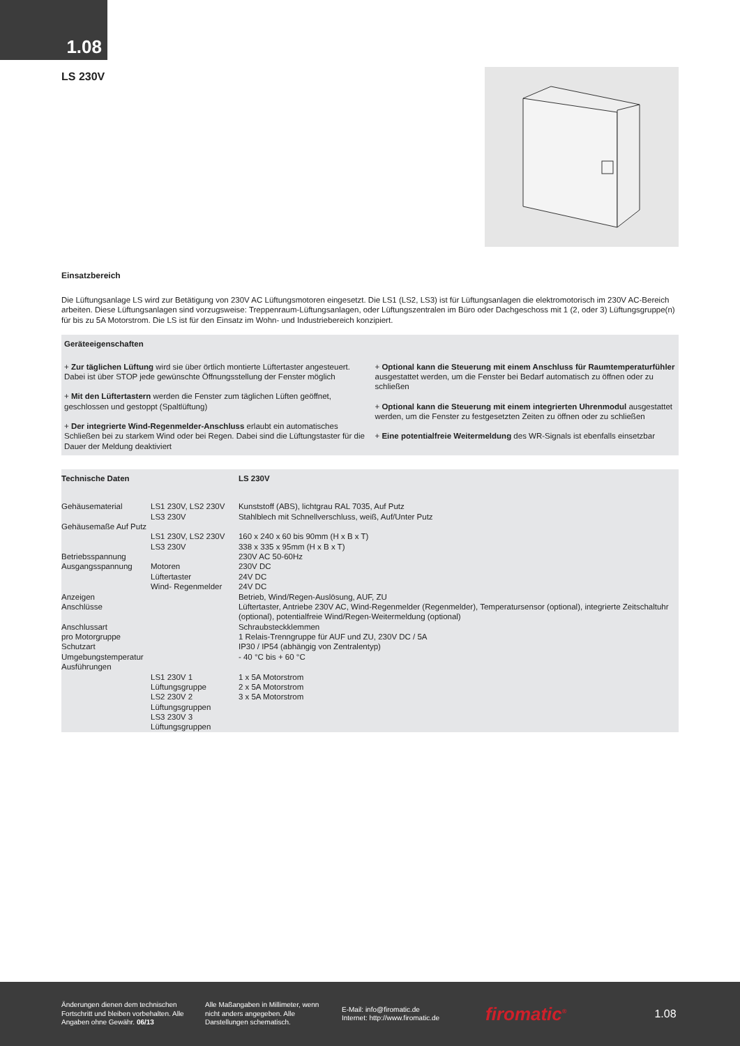1.08
LS 230V
Einsatzbereich
Die Lüftungsanlage LS wird zur Betätigung von 230V AC Lüftungsmotoren eingesetzt. Die LS1 (LS2, LS3) ist für Lüftungsanlagen die elektromotorisch im 230V AC-Bereich arbeiten. Diese Lüftungsanlagen sind vorzugsweise: Treppenraum-Lüftungsanlagen, oder Lüftungszentralen im Büro oder Dachgeschoss mit 1 (2, oder 3) Lüftungsgruppe(n) für bis zu 5A Motorstrom. Die LS ist für den Einsatz im Wohn- und Industriebereich konzipiert.
Geräteeigenschaften
+ Zur täglichen Lüftung wird sie über örtlich montierte Lüftertaster angesteuert. Dabei ist über STOP jede gewünschte Öffnungsstellung der Fenster möglich
+ Mit den Lüftertastern werden die Fenster zum täglichen Lüften geöffnet, geschlossen und gestoppt (Spaltlüftung)
+ Der integrierte Wind-Regenmelder-Anschluss erlaubt ein automatisches Schließen bei zu starkem Wind oder bei Regen. Dabei sind die Lüftungstaster für die Dauer der Meldung deaktiviert
+ Optional kann die Steuerung mit einem Anschluss für Raumtemperaturfühler ausgestattet werden, um die Fenster bei Bedarf automatisch zu öffnen oder zu schließen
+ Optional kann die Steuerung mit einem integrierten Uhrenmodul ausgestattet werden, um die Fenster zu festgesetzten Zeiten zu öffnen oder zu schließen
+ Eine potentialfreie Weitermeldung des WR-Signals ist ebenfalls einsetzbar
| Technische Daten | | LS 230V |
| Gehäusematerial | LS1 230V, LS2 230V LS3 230V | Kunststoff (ABS), lichtgrau RAL 7035, Auf Putz Stahlblech mit Schnellverschluss, weiß, Auf/Unter Putz |
| Gehäusemaße Auf Putz | | |
| | LS1 230V, LS2 230V LS3 230V | 160 x 240 x 60 bis 90mm (H x B x T) 338 x 335 x 95mm (H x B x T) |
| Betriebsspannung | | 230V AC 50-60Hz |
| Ausgangsspannung | Motoren Lüftertaster Wind- Regenmelder | 230V DC 24V DC 24V DC |
| Anzeigen | | Betrieb, Wind/Regen-Auslösung, AUF, ZU |
| Anschlüsse | | Lüftertaster, Antriebe 230V AC, Wind-Regenmelder (Regenmelder), Temperatursensor (optional), integrierte Zeitschaltuhr (optional), potentialfreie Wind/Regen-Weitermeldung (optional) |
| Anschlussart | | Schraubsteckklemmen |
| pro Motorgruppe | | 1 Relais-Trenngruppe für AUF und ZU, 230V DC / 5A |
| Schutzart | | IP30 / IP54 (abhängig von Zentralentyp) |
| Umgebungstemperatur | | - 40 °C bis + 60 °C |
| Ausführungen | | |
| | LS1 230V 1 Lüftungsgruppe LS2 230V 2 Lüftungsgruppen LS3 230V 3 Lüftungsgruppen | 1 x 5A Motorstrom 2 x 5A Motorstrom 3 x 5A Motorstrom |
Änderungen dienen dem technischen Fortschritt und bleiben vorbehalten. Alle Angaben ohne Gewähr. 06/13
Alle Maßangaben in Millimeter, wenn nicht anders angegeben. Alle Darstellungen schematisch.
E-Mail: info@firomatic.de
Internet: http://www.firomatic.de
firomatic<sup>®</sup>
1.08